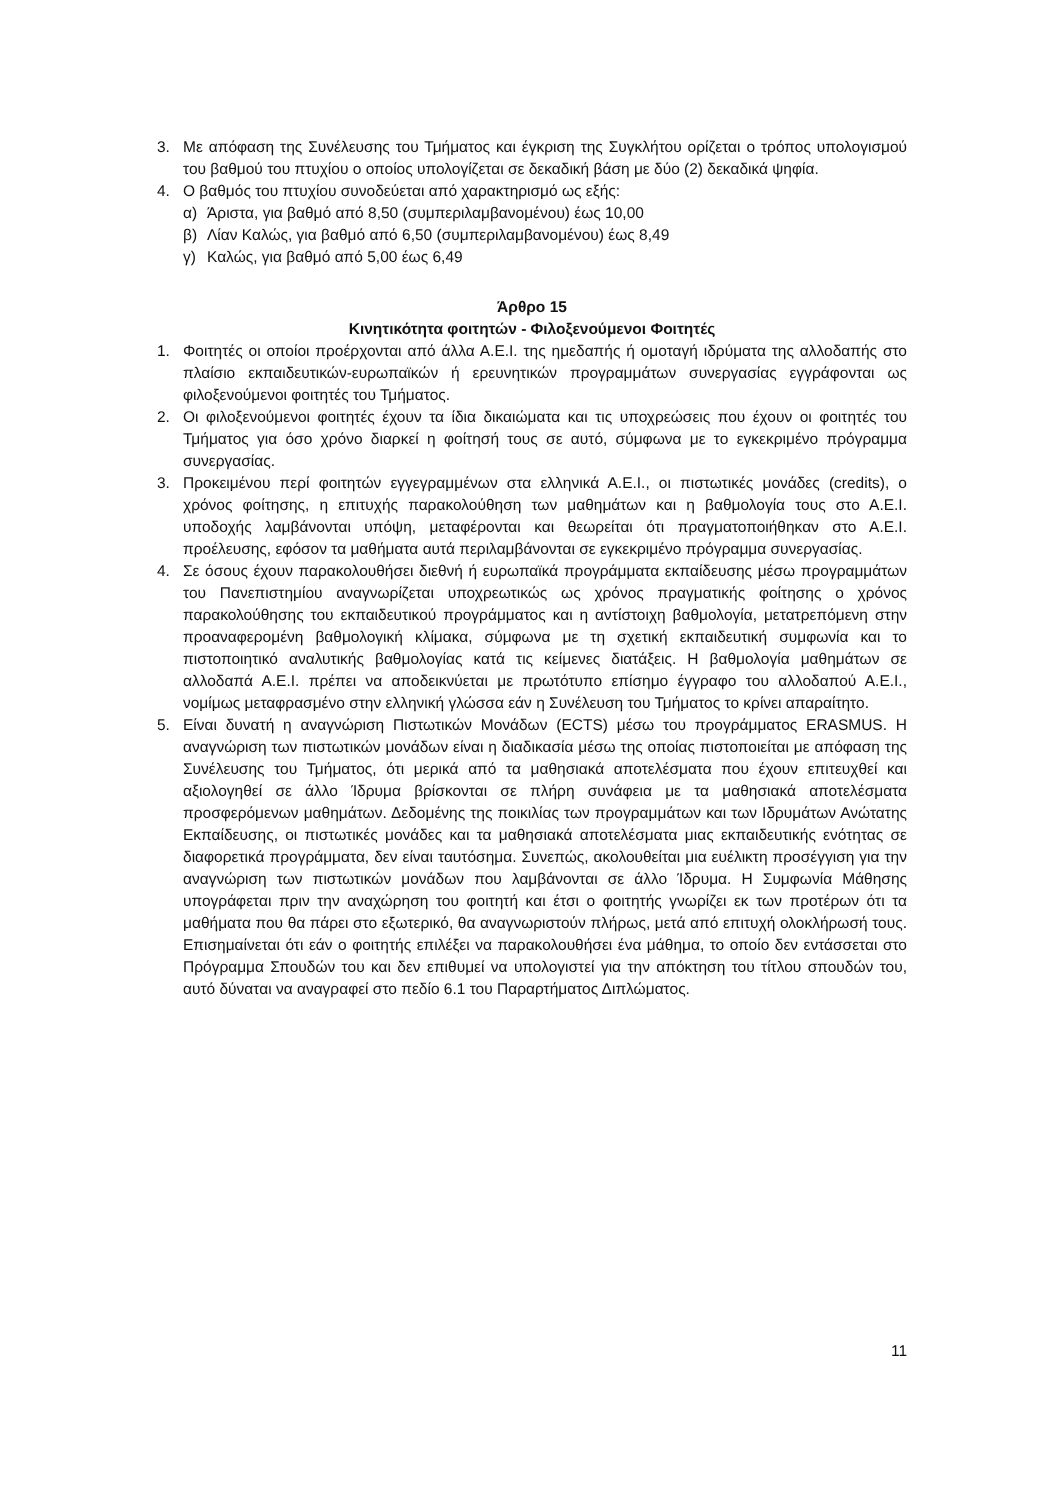3. Με απόφαση της Συνέλευσης του Τμήματος και έγκριση της Συγκλήτου ορίζεται ο τρόπος υπολογισμού του βαθμού του πτυχίου ο οποίος υπολογίζεται σε δεκαδική βάση με δύο (2) δεκαδικά ψηφία.
4. Ο βαθμός του πτυχίου συνοδεύεται από χαρακτηρισμό ως εξής:
α) Άριστα, για βαθμό από 8,50 (συμπεριλαμβανομένου) έως 10,00
β) Λίαν Καλώς, για βαθμό από 6,50 (συμπεριλαμβανομένου) έως 8,49
γ) Καλώς, για βαθμό από 5,00 έως 6,49
Άρθρο 15
Κινητικότητα φοιτητών - Φιλοξενούμενοι Φοιτητές
1. Φοιτητές οι οποίοι προέρχονται από άλλα Α.Ε.Ι. της ημεδαπής ή ομοταγή ιδρύματα της αλλοδαπής στο πλαίσιο εκπαιδευτικών-ευρωπαϊκών ή ερευνητικών προγραμμάτων συνεργασίας εγγράφονται ως φιλοξενούμενοι φοιτητές του Τμήματος.
2. Οι φιλοξενούμενοι φοιτητές έχουν τα ίδια δικαιώματα και τις υποχρεώσεις που έχουν οι φοιτητές του Τμήματος για όσο χρόνο διαρκεί η φοίτησή τους σε αυτό, σύμφωνα με το εγκεκριμένο πρόγραμμα συνεργασίας.
3. Προκειμένου περί φοιτητών εγγεγραμμένων στα ελληνικά Α.Ε.Ι., οι πιστωτικές μονάδες (credits), ο χρόνος φοίτησης, η επιτυχής παρακολούθηση των μαθημάτων και η βαθμολογία τους στο Α.Ε.Ι. υποδοχής λαμβάνονται υπόψη, μεταφέρονται και θεωρείται ότι πραγματοποιήθηκαν στο Α.Ε.Ι. προέλευσης, εφόσον τα μαθήματα αυτά περιλαμβάνονται σε εγκεκριμένο πρόγραμμα συνεργασίας.
4. Σε όσους έχουν παρακολουθήσει διεθνή ή ευρωπαϊκά προγράμματα εκπαίδευσης μέσω προγραμμάτων του Πανεπιστημίου αναγνωρίζεται υποχρεωτικώς ως χρόνος πραγματικής φοίτησης ο χρόνος παρακολούθησης του εκπαιδευτικού προγράμματος και η αντίστοιχη βαθμολογία, μετατρεπόμενη στην προαναφερομένη βαθμολογική κλίμακα, σύμφωνα με τη σχετική εκπαιδευτική συμφωνία και το πιστοποιητικό αναλυτικής βαθμολογίας κατά τις κείμενες διατάξεις. Η βαθμολογία μαθημάτων σε αλλοδαπά Α.Ε.Ι. πρέπει να αποδεικνύεται με πρωτότυπο επίσημο έγγραφο του αλλοδαπού Α.Ε.Ι., νομίμως μεταφρασμένο στην ελληνική γλώσσα εάν η Συνέλευση του Τμήματος το κρίνει απαραίτητο.
5. Είναι δυνατή η αναγνώριση Πιστωτικών Μονάδων (ECTS) μέσω του προγράμματος ERASMUS. Η αναγνώριση των πιστωτικών μονάδων είναι η διαδικασία μέσω της οποίας πιστοποιείται με απόφαση της Συνέλευσης του Τμήματος, ότι μερικά από τα μαθησιακά αποτελέσματα που έχουν επιτευχθεί και αξιολογηθεί σε άλλο Ίδρυμα βρίσκονται σε πλήρη συνάφεια με τα μαθησιακά αποτελέσματα προσφερόμενων μαθημάτων. Δεδομένης της ποικιλίας των προγραμμάτων και των Ιδρυμάτων Ανώτατης Εκπαίδευσης, οι πιστωτικές μονάδες και τα μαθησιακά αποτελέσματα μιας εκπαιδευτικής ενότητας σε διαφορετικά προγράμματα, δεν είναι ταυτόσημα. Συνεπώς, ακολουθείται μια ευέλικτη προσέγγιση για την αναγνώριση των πιστωτικών μονάδων που λαμβάνονται σε άλλο Ίδρυμα. Η Συμφωνία Μάθησης υπογράφεται πριν την αναχώρηση του φοιτητή και έτσι ο φοιτητής γνωρίζει εκ των προτέρων ότι τα μαθήματα που θα πάρει στο εξωτερικό, θα αναγνωριστούν πλήρως, μετά από επιτυχή ολοκλήρωσή τους. Επισημαίνεται ότι εάν ο φοιτητής επιλέξει να παρακολουθήσει ένα μάθημα, το οποίο δεν εντάσσεται στο Πρόγραμμα Σπουδών του και δεν επιθυμεί να υπολογιστεί για την απόκτηση του τίτλου σπουδών του, αυτό δύναται να αναγραφεί στο πεδίο 6.1 του Παραρτήματος Διπλώματος.
11